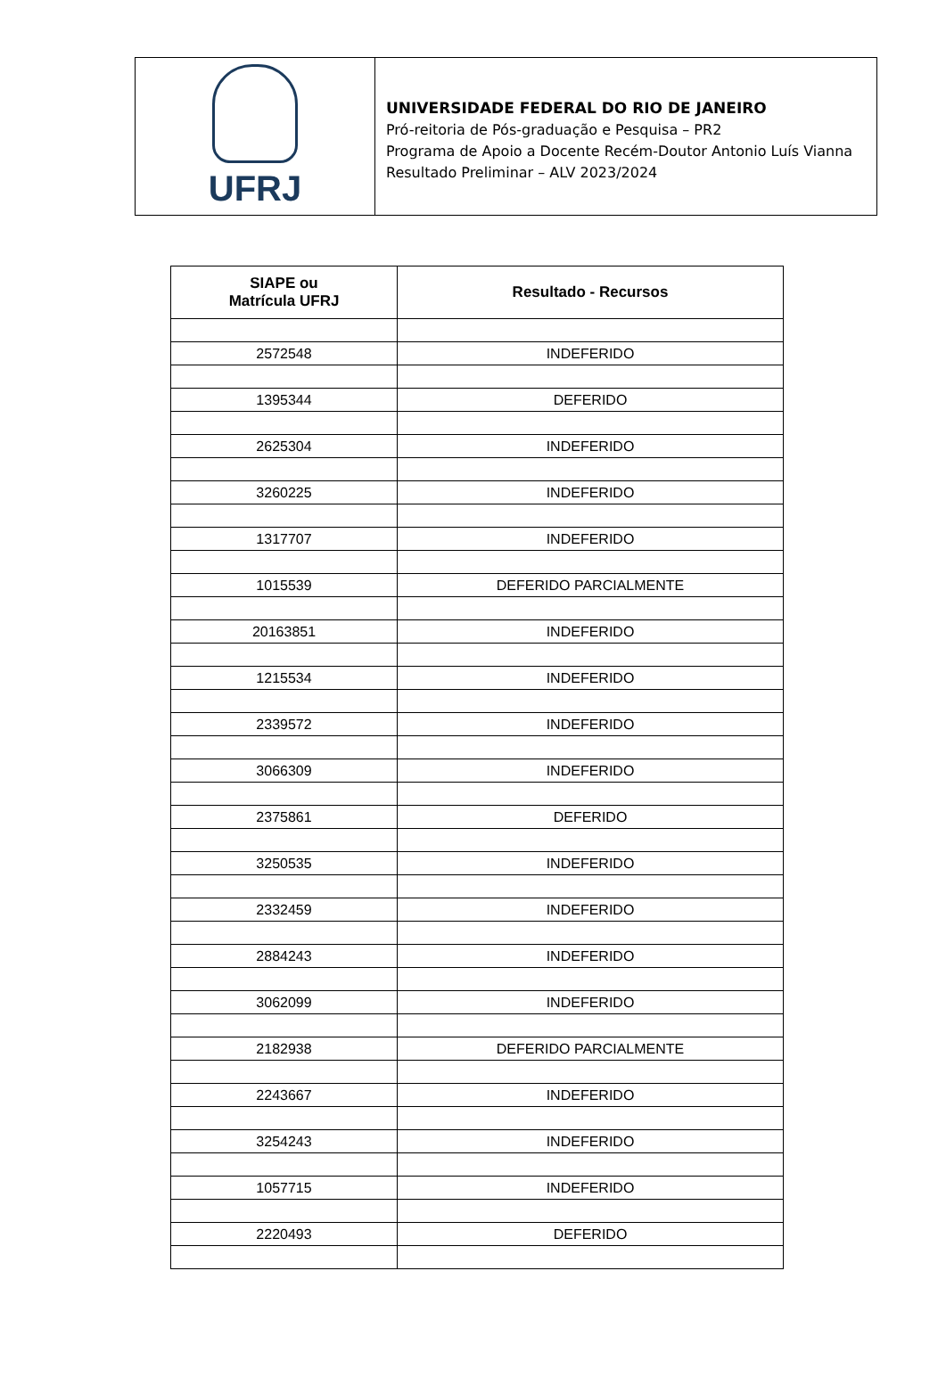UFRJ
UNIVERSIDADE FEDERAL DO RIO DE JANEIRO
Pró-reitoria de Pós-graduação e Pesquisa – PR2
Programa de Apoio a Docente Recém-Doutor Antonio Luís Vianna
Resultado Preliminar – ALV 2023/2024
| SIAPE ou Matrícula UFRJ | Resultado - Recursos |
| --- | --- |
| 2572548 | INDEFERIDO |
| 1395344 | DEFERIDO |
| 2625304 | INDEFERIDO |
| 3260225 | INDEFERIDO |
| 1317707 | INDEFERIDO |
| 1015539 | DEFERIDO PARCIALMENTE |
| 20163851 | INDEFERIDO |
| 1215534 | INDEFERIDO |
| 2339572 | INDEFERIDO |
| 3066309 | INDEFERIDO |
| 2375861 | DEFERIDO |
| 3250535 | INDEFERIDO |
| 2332459 | INDEFERIDO |
| 2884243 | INDEFERIDO |
| 3062099 | INDEFERIDO |
| 2182938 | DEFERIDO PARCIALMENTE |
| 2243667 | INDEFERIDO |
| 3254243 | INDEFERIDO |
| 1057715 | INDEFERIDO |
| 2220493 | DEFERIDO |